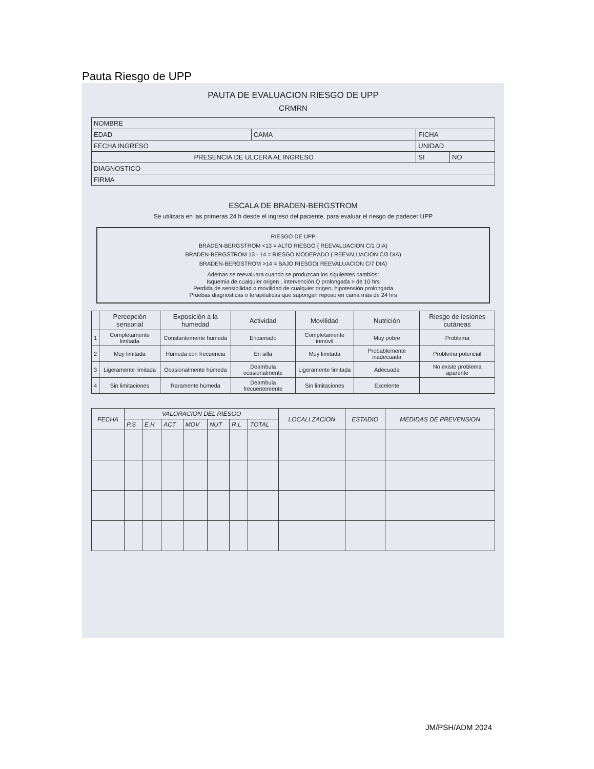Pauta Riesgo de UPP
PAUTA DE EVALUACION RIESGO DE UPP
CRMRN
| NOMBRE | | | |
| EDAD | CAMA | FICHA | |
| FECHA INGRESO | | UNIDAD | |
| PRESENCIA DE ULCERA AL INGRESO | | SI | NO |
| DIAGNOSTICO | | | |
| FIRMA | | | |
ESCALA DE BRADEN-BERGSTROM
Se utilizara en las primeras 24 h desde el ingreso del paciente, para evaluar el riesgo de padecer UPP
RIESGO DE UPP
BRADEN-BERGSTROM <13 = ALTO RIESGO ( REEVALUACION C/1 DIA)
BRADEN-BERGSTROM 13 - 14 = RIESGO MODERADO ( REEVALUACIÓN C/3 DIA)
BRADEN-BERGSTROM >14 = BAJO RIESGO( REEVALUACION C/7 DIA)
Ademas se reevaluara cuando se produzcan los siguientes cambios:
Isquemia de cualquier origen , intervención Q prolongada > de 10 hrs
Perdida de sensibilidad o movilidad de cualquier origen, hipotensión prolongada
Pruebas diagnosticas o terapéuticas que supongan reposo en cama más de 24 hrs
| | Percepción sensorial | Exposición a la humedad | Actividad | Movilidad | Nutrición | Riesgo de lesiones cutáneas |
| --- | --- | --- | --- | --- | --- | --- |
| 1 | Completamente limitada | Constantemente humeda | Encamado | Completamente inmóvil | Muy pobre | Problema |
| 2 | Muy limitada | Húmeda con frecuencia | En silla | Muy limitada | Probablemente inadecuada | Problema potencial |
| 3 | Ligeramente limitada | Ocasionalmente húmeda | Deambula ocasionalmente | Ligeramente limitada | Adecuada | No existe problema aparente |
| 4 | Sin limitaciones | Raramente húmeda | Deambula frecuentemente | Sin limitaciones | Excelente | |
| FECHA | VALORACION DEL RIESGO | | | | | | | LOCALI ZACION | ESTADIO | MEDIDAS DE PREVENSION |
| --- | --- | --- | --- | --- | --- | --- | --- | --- | --- | --- |
| | P.S | E.H | ACT | MOV | NUT | R.L | TOTAL | | | |
JM/PSH/ADM 2024